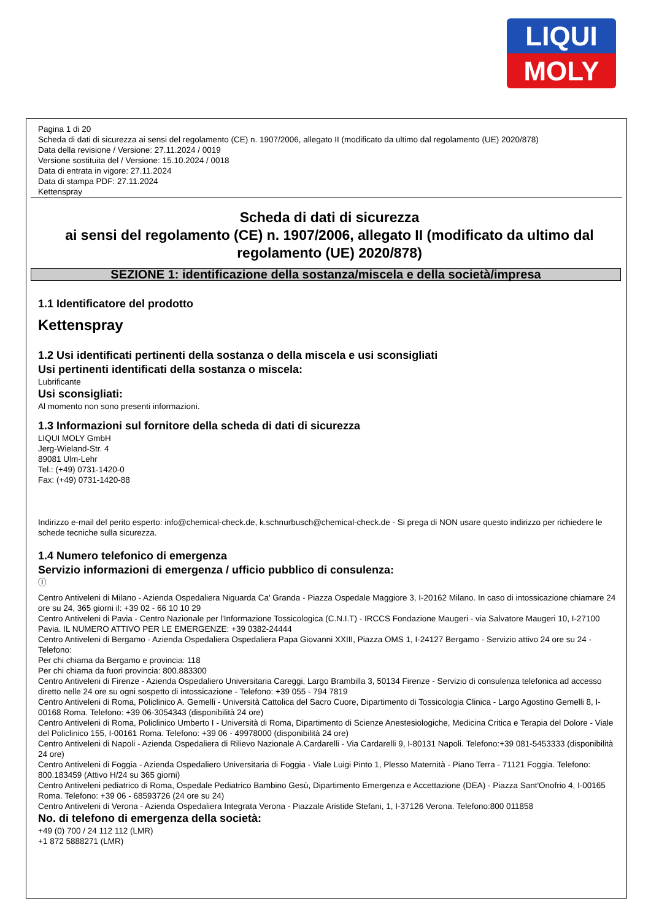LIQUI
MOLY
Pagina 1 di 20
Scheda di dati di sicurezza ai sensi del regolamento (CE) n. 1907/2006, allegato II (modificato da ultimo dal regolamento (UE) 2020/878)
Data della revisione / Versione: 27.11.2024 / 0019
Versione sostituita del / Versione: 15.10.2024 / 0018
Data di entrata in vigore: 27.11.2024
Data di stampa PDF: 27.11.2024
Kettenspray
Scheda di dati di sicurezza
ai sensi del regolamento (CE) n. 1907/2006, allegato II (modificato da ultimo dal regolamento (UE) 2020/878)
SEZIONE 1: identificazione della sostanza/miscela e della società/impresa
1.1 Identificatore del prodotto
Kettenspray
1.2 Usi identificati pertinenti della sostanza o della miscela e usi sconsigliati
Usi pertinenti identificati della sostanza o miscela:
Lubrificante
Usi sconsigliati:
Al momento non sono presenti informazioni.
1.3 Informazioni sul fornitore della scheda di dati di sicurezza
LIQUI MOLY GmbH
Jerg-Wieland-Str. 4
89081 Ulm-Lehr
Tel.: (+49) 0731-1420-0
Fax: (+49) 0731-1420-88
Indirizzo e-mail del perito esperto: info@chemical-check.de, k.schnurbusch@chemical-check.de - Si prega di NON usare questo indirizzo per richiedere le schede tecniche sulla sicurezza.
1.4 Numero telefonico di emergenza
Servizio informazioni di emergenza / ufficio pubblico di consulenza:
Ⓘ
Centro Antiveleni di Milano - Azienda Ospedaliera Niguarda Ca' Granda - Piazza Ospedale Maggiore 3, I-20162 Milano. In caso di intossicazione chiamare 24 ore su 24, 365 giorni il: +39 02 - 66 10 10 29
Centro Antiveleni di Pavia - Centro Nazionale per l'Informazione Tossicologica (C.N.I.T) - IRCCS Fondazione Maugeri - via Salvatore Maugeri 10, I-27100 Pavia. IL NUMERO ATTIVO PER LE EMERGENZE: +39 0382-24444
Centro Antiveleni di Bergamo - Azienda Ospedaliera Ospedaliera Papa Giovanni XXIII, Piazza OMS 1, I-24127 Bergamo - Servizio attivo 24 ore su 24 - Telefono:
Per chi chiama da Bergamo e provincia: 118
Per chi chiama da fuori provincia: 800.883300
Centro Antiveleni di Firenze - Azienda Ospedaliero Universitaria Careggi, Largo Brambilla 3, 50134 Firenze - Servizio di consulenza telefonica ad accesso diretto nelle 24 ore su ogni sospetto di intossicazione - Telefono: +39 055 - 794 7819
Centro Antiveleni di Roma, Policlinico A. Gemelli - Università Cattolica del Sacro Cuore, Dipartimento di Tossicologia Clinica - Largo Agostino Gemelli 8, I-00168 Roma. Telefono: +39 06-3054343 (disponibilità 24 ore)
Centro Antiveleni di Roma, Policlinico Umberto I - Università di Roma, Dipartimento di Scienze Anestesiologiche, Medicina Critica e Terapia del Dolore - Viale del Policlinico 155, I-00161 Roma. Telefono: +39 06 - 49978000 (disponibilità 24 ore)
Centro Antiveleni di Napoli - Azienda Ospedaliera di Rilievo Nazionale A.Cardarelli - Via Cardarelli 9, I-80131 Napoli. Telefono:+39 081-5453333 (disponibilità 24 ore)
Centro Antiveleni di Foggia - Azienda Ospedaliero Universitaria di Foggia - Viale Luigi Pinto 1, Plesso Maternità - Piano Terra - 71121 Foggia. Telefono: 800.183459 (Attivo H/24 su 365 giorni)
Centro Antiveleni pediatrico di Roma, Ospedale Pediatrico Bambino Gesù, Dipartimento Emergenza e Accettazione (DEA) - Piazza Sant'Onofrio 4, I-00165 Roma. Telefono: +39 06 - 68593726 (24 ore su 24)
Centro Antiveleni di Verona - Azienda Ospedaliera Integrata Verona - Piazzale Aristide Stefani, 1, I-37126 Verona. Telefono:800 011858
No. di telefono di emergenza della società:
+49 (0) 700 / 24 112 112 (LMR)
+1 872 5888271 (LMR)